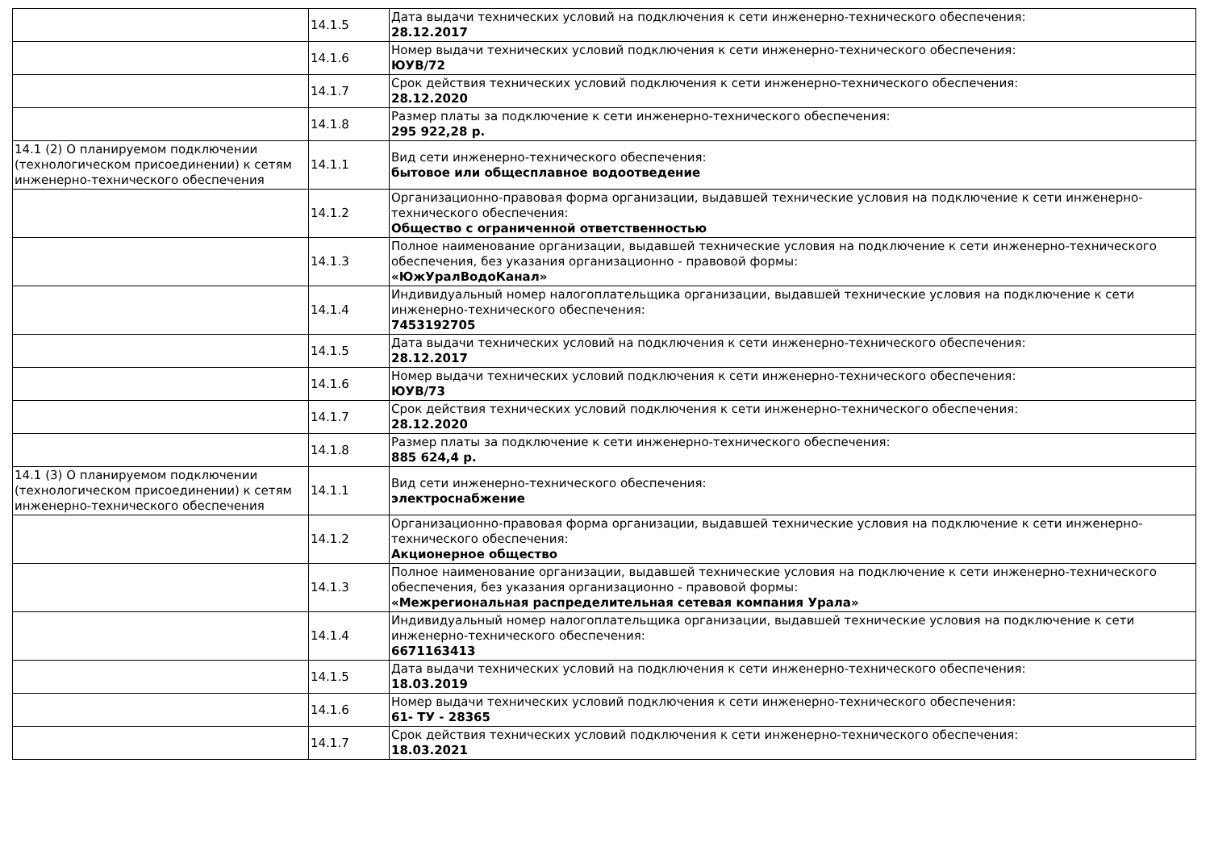| | 14.1.5 | Дата выдачи технических условий на подключения к сети инженерно-технического обеспечения: 28.12.2017 |
| | 14.1.6 | Номер выдачи технических условий подключения к сети инженерно-технического обеспечения: ЮУВ/72 |
| | 14.1.7 | Срок действия технических условий подключения к сети инженерно-технического обеспечения: 28.12.2020 |
| | 14.1.8 | Размер платы за подключение к сети инженерно-технического обеспечения: 295 922,28 р. |
| 14.1 (2) О планируемом подключении (технологическом присоединении) к сетям инженерно-технического обеспечения | 14.1.1 | Вид сети инженерно-технического обеспечения: бытовое или общесплавное водоотведение |
| | 14.1.2 | Организационно-правовая форма организации, выдавшей технические условия на подключение к сети инженерно-технического обеспечения: Общество с ограниченной ответственностью |
| | 14.1.3 | Полное наименование организации, выдавшей технические условия на подключение к сети инженерно-технического обеспечения, без указания организационно - правовой формы: «ЮжУралВодоКанал» |
| | 14.1.4 | Индивидуальный номер налогоплательщика организации, выдавшей технические условия на подключение к сети инженерно-технического обеспечения: 7453192705 |
| | 14.1.5 | Дата выдачи технических условий на подключения к сети инженерно-технического обеспечения: 28.12.2017 |
| | 14.1.6 | Номер выдачи технических условий подключения к сети инженерно-технического обеспечения: ЮУВ/73 |
| | 14.1.7 | Срок действия технических условий подключения к сети инженерно-технического обеспечения: 28.12.2020 |
| | 14.1.8 | Размер платы за подключение к сети инженерно-технического обеспечения: 885 624,4 р. |
| 14.1 (3) О планируемом подключении (технологическом присоединении) к сетям инженерно-технического обеспечения | 14.1.1 | Вид сети инженерно-технического обеспечения: электроснабжение |
| | 14.1.2 | Организационно-правовая форма организации, выдавшей технические условия на подключение к сети инженерно-технического обеспечения: Акционерное общество |
| | 14.1.3 | Полное наименование организации, выдавшей технические условия на подключение к сети инженерно-технического обеспечения, без указания организационно - правовой формы: «Межрегиональная распределительная сетевая компания Урала» |
| | 14.1.4 | Индивидуальный номер налогоплательщика организации, выдавшей технические условия на подключение к сети инженерно-технического обеспечения: 6671163413 |
| | 14.1.5 | Дата выдачи технических условий на подключения к сети инженерно-технического обеспечения: 18.03.2019 |
| | 14.1.6 | Номер выдачи технических условий подключения к сети инженерно-технического обеспечения: 61- ТУ - 28365 |
| | 14.1.7 | Срок действия технических условий подключения к сети инженерно-технического обеспечения: 18.03.2021 |